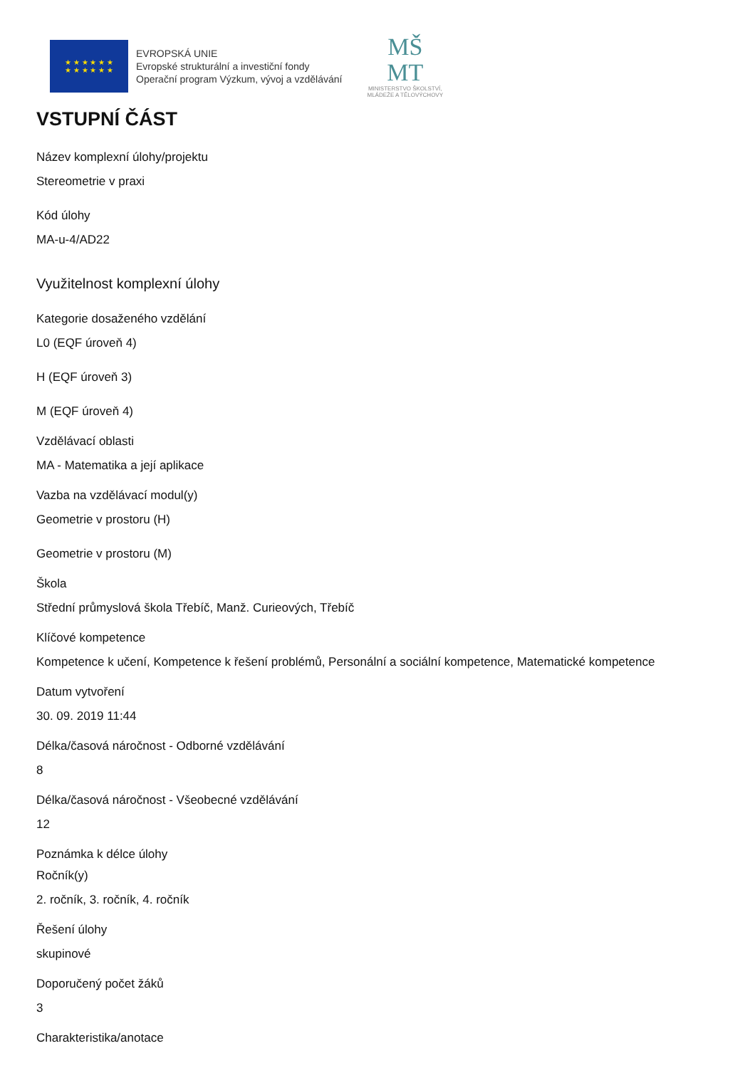★ ★ ★ ★ ★ ★
★ ★ ★ ★ ★ ★
EVROPSKÁ UNIE
Evropské strukturální a investiční fondy
Operační program Výzkum, vývoj a vzdělávání
MŠ
MT
MINISTERSTVO ŠKOLSTVÍ,
MLÁDEŽE A TĚLOVÝCHOVY
VSTUPNÍ ČÁST
Název komplexní úlohy/projektu
Stereometrie v praxi
Kód úlohy
MA-u-4/AD22
Využitelnost komplexní úlohy
Kategorie dosaženého vzdělání
L0 (EQF úroveň 4)
H (EQF úroveň 3)
M (EQF úroveň 4)
Vzdělávací oblasti
MA - Matematika a její aplikace
Vazba na vzdělávací modul(y)
Geometrie v prostoru (H)
Geometrie v prostoru (M)
Škola
Střední průmyslová škola Třebíč, Manž. Curieových, Třebíč
Klíčové kompetence
Kompetence k učení, Kompetence k řešení problémů, Personální a sociální kompetence, Matematické kompetence
Datum vytvoření
30. 09. 2019 11:44
Délka/časová náročnost - Odborné vzdělávání
8
Délka/časová náročnost - Všeobecné vzdělávání
12
Poznámka k délce úlohy
Ročník(y)
2. ročník, 3. ročník, 4. ročník
Řešení úlohy
skupinové
Doporučený počet žáků
3
Charakteristika/anotace